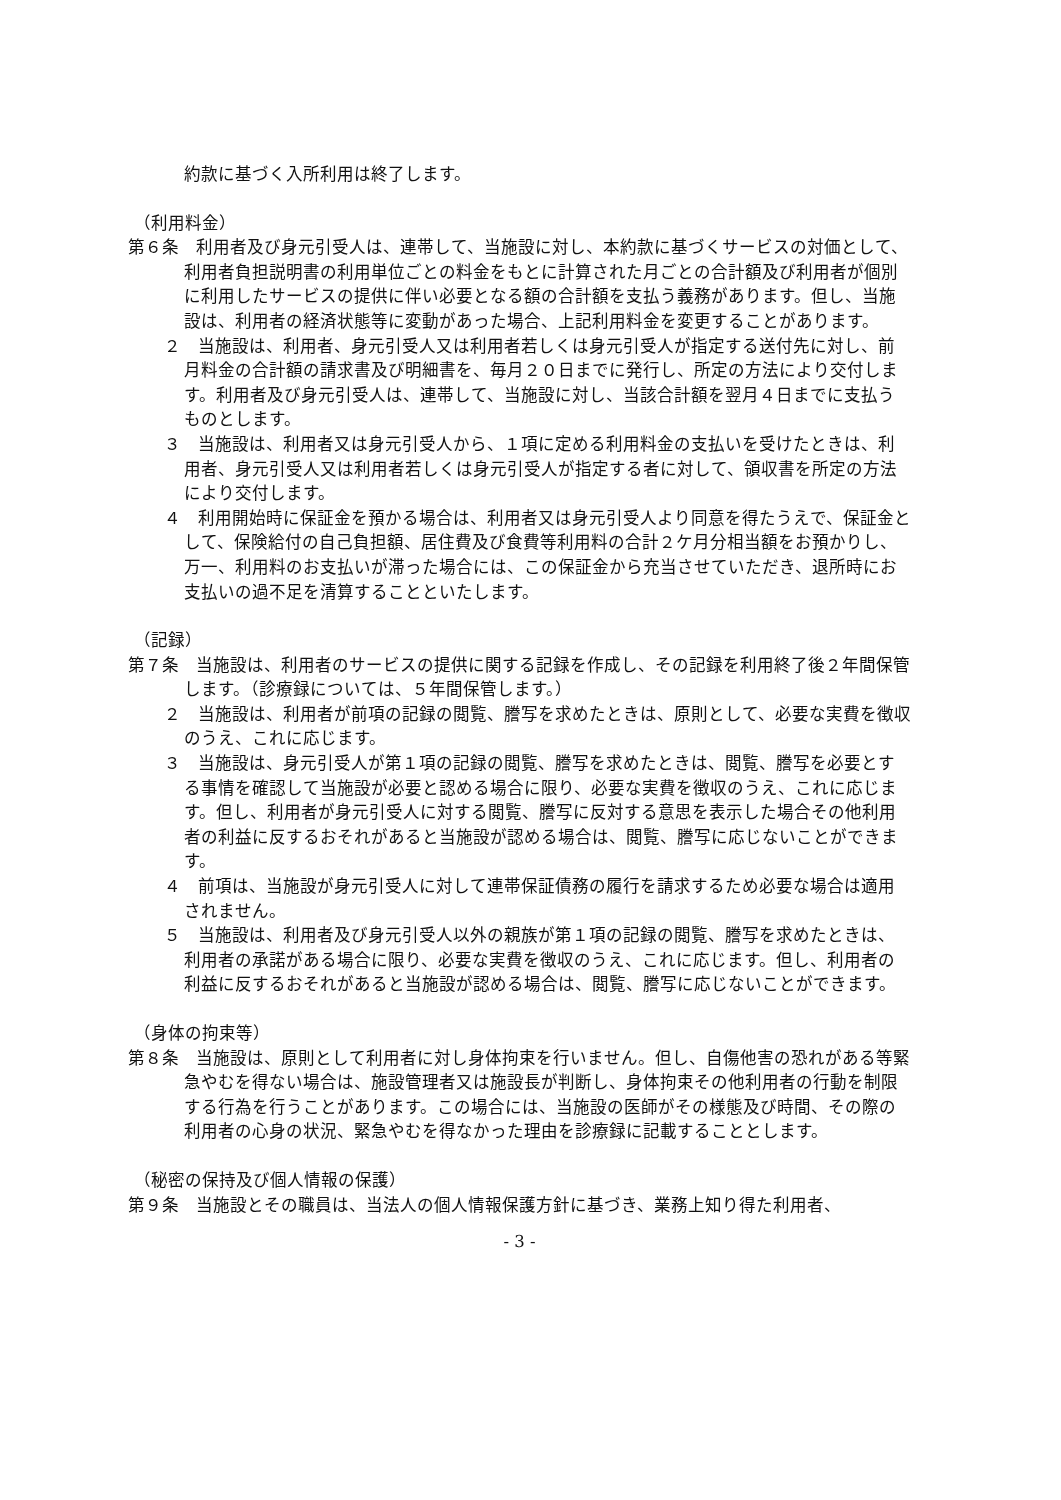約款に基づく入所利用は終了します。
（利用料金）
第６条　利用者及び身元引受人は、連帯して、当施設に対し、本約款に基づくサービスの対価として、利用者負担説明書の利用単位ごとの料金をもとに計算された月ごとの合計額及び利用者が個別に利用したサービスの提供に伴い必要となる額の合計額を支払う義務があります。但し、当施設は、利用者の経済状態等に変動があった場合、上記利用料金を変更することがあります。
２　当施設は、利用者、身元引受人又は利用者若しくは身元引受人が指定する送付先に対し、前月料金の合計額の請求書及び明細書を、毎月２０日までに発行し、所定の方法により交付します。利用者及び身元引受人は、連帯して、当施設に対し、当該合計額を翌月４日までに支払うものとします。
３　当施設は、利用者又は身元引受人から、１項に定める利用料金の支払いを受けたときは、利用者、身元引受人又は利用者若しくは身元引受人が指定する者に対して、領収書を所定の方法により交付します。
４　利用開始時に保証金を預かる場合は、利用者又は身元引受人より同意を得たうえで、保証金として、保険給付の自己負担額、居住費及び食費等利用料の合計２ケ月分相当額をお預かりし、万一、利用料のお支払いが滞った場合には、この保証金から充当させていただき、退所時にお支払いの過不足を清算することといたします。
（記録）
第７条　当施設は、利用者のサービスの提供に関する記録を作成し、その記録を利用終了後２年間保管します。（診療録については、５年間保管します。）
２　当施設は、利用者が前項の記録の閲覧、謄写を求めたときは、原則として、必要な実費を徴収のうえ、これに応じます。
３　当施設は、身元引受人が第１項の記録の閲覧、謄写を求めたときは、閲覧、謄写を必要とする事情を確認して当施設が必要と認める場合に限り、必要な実費を徴収のうえ、これに応じます。但し、利用者が身元引受人に対する閲覧、謄写に反対する意思を表示した場合その他利用者の利益に反するおそれがあると当施設が認める場合は、閲覧、謄写に応じないことができます。
４　前項は、当施設が身元引受人に対して連帯保証債務の履行を請求するため必要な場合は適用されません。
５　当施設は、利用者及び身元引受人以外の親族が第１項の記録の閲覧、謄写を求めたときは、利用者の承諾がある場合に限り、必要な実費を徴収のうえ、これに応じます。但し、利用者の利益に反するおそれがあると当施設が認める場合は、閲覧、謄写に応じないことができます。
（身体の拘束等）
第８条　当施設は、原則として利用者に対し身体拘束を行いません。但し、自傷他害の恐れがある等緊急やむを得ない場合は、施設管理者又は施設長が判断し、身体拘束その他利用者の行動を制限する行為を行うことがあります。この場合には、当施設の医師がその様態及び時間、その際の利用者の心身の状況、緊急やむを得なかった理由を診療録に記載することとします。
（秘密の保持及び個人情報の保護）
第９条　当施設とその職員は、当法人の個人情報保護方針に基づき、業務上知り得た利用者、
- 3 -